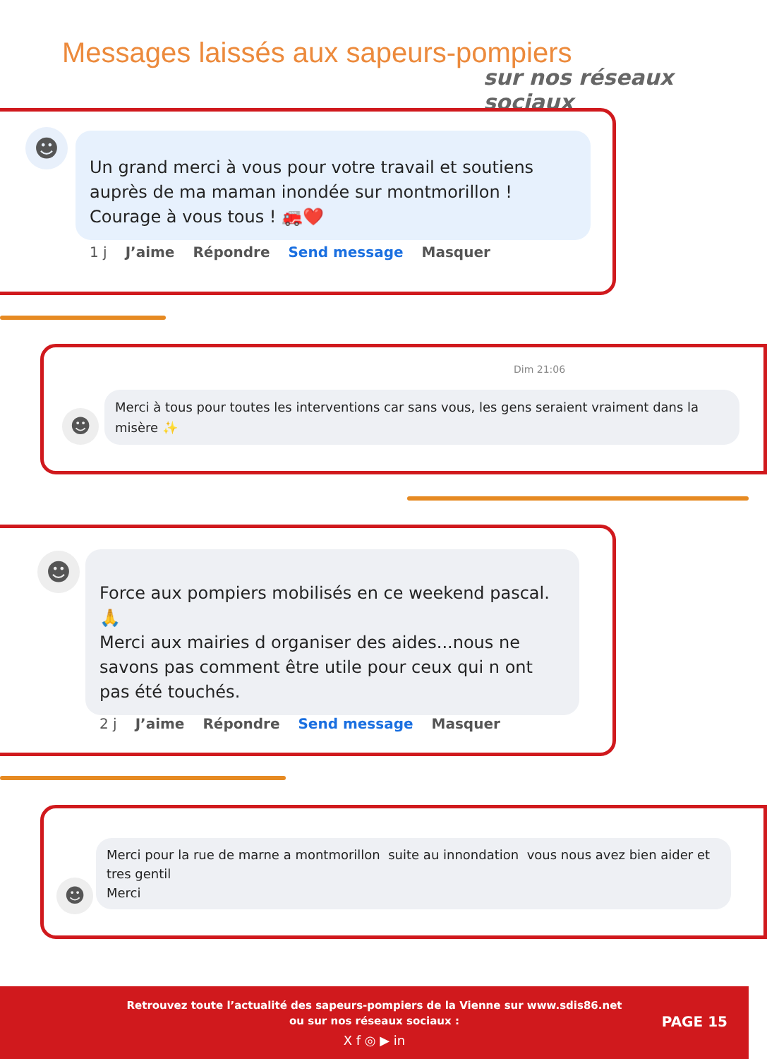Messages laissés aux sapeurs-pompiers
sur nos réseaux sociaux
☻
Un grand merci à vous pour votre travail et soutiens auprès de ma maman inondée sur montmorillon !
Courage à vous tous ! 🚒❤️
1 j J’aime Répondre Send message Masquer
Dim 21:06
☻
Merci à tous pour toutes les interventions car sans vous, les gens seraient vraiment dans la misère ✨
☻
Force aux pompiers mobilisés en ce weekend pascal.
🙏
Merci aux mairies d organiser des aides...nous ne savons pas comment être utile pour ceux qui n ont pas été touchés.
2 j J’aime Répondre Send message Masquer
☻
Merci pour la rue de marne a montmorillon suite au innondation vous nous avez bien aider et tres gentil
Merci
Retrouvez toute l’actualité des sapeurs-pompiers de la Vienne sur www.sdis86.net
ou sur nos réseaux sociaux :
X f ◎ ▶ in
PAGE 15